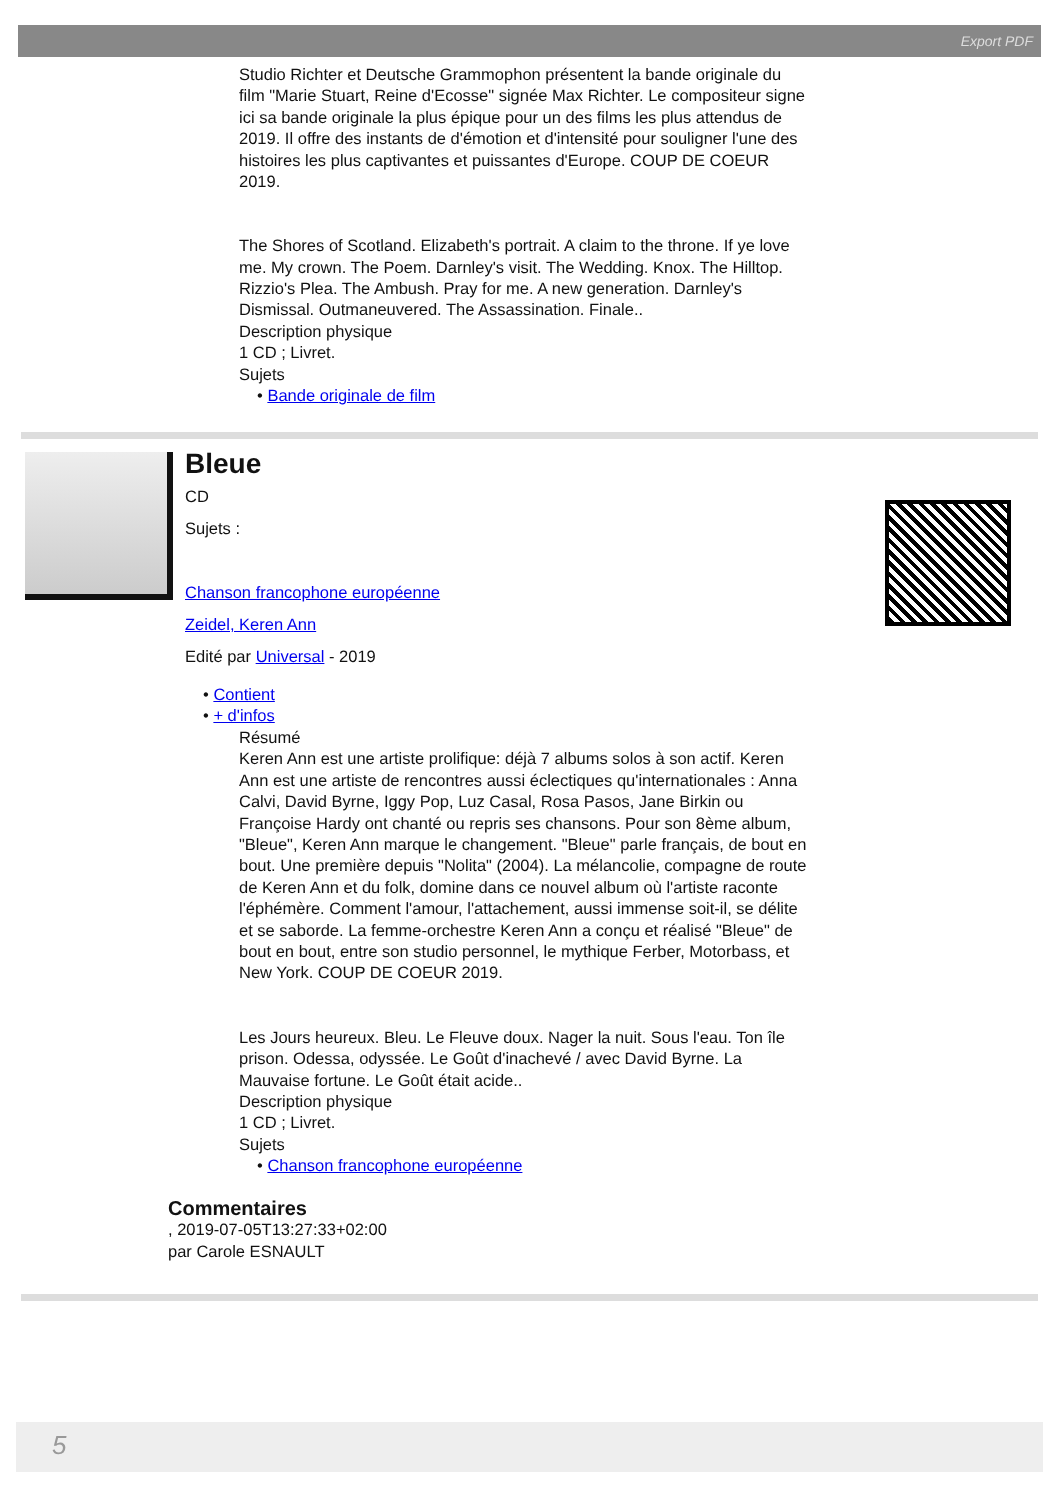Export PDF
Studio Richter et Deutsche Grammophon présentent la bande originale du film "Marie Stuart, Reine d'Ecosse" signée Max Richter. Le compositeur signe ici sa bande originale la plus épique pour un des films les plus attendus de 2019. Il offre des instants de d'émotion et d'intensité pour souligner l'une des histoires les plus captivantes et puissantes d'Europe. COUP DE COEUR 2019.
The Shores of Scotland. Elizabeth's portrait. A claim to the throne. If ye love me. My crown. The Poem. Darnley's visit. The Wedding. Knox. The Hilltop. Rizzio's Plea. The Ambush. Pray for me. A new generation. Darnley's Dismissal. Outmaneuvered. The Assassination. Finale..
Description physique
1 CD ; Livret.
Sujets
• Bande originale de film
Bleue
CD
Sujets :
Chanson francophone européenne
Zeidel, Keren Ann
Edité par Universal - 2019
• Contient
• + d'infos
Résumé
Keren Ann est une artiste prolifique: déjà 7 albums solos à son actif. Keren Ann est une artiste de rencontres aussi éclectiques qu'internationales : Anna Calvi, David Byrne, Iggy Pop, Luz Casal, Rosa Pasos, Jane Birkin ou Françoise Hardy ont chanté ou repris ses chansons. Pour son 8ème album, "Bleue", Keren Ann marque le changement. "Bleue" parle français, de bout en bout. Une première depuis "Nolita" (2004). La mélancolie, compagne de route de Keren Ann et du folk, domine dans ce nouvel album où l'artiste raconte l'éphémère. Comment l'amour, l'attachement, aussi immense soit-il, se délite et se saborde. La femme-orchestre Keren Ann a conçu et réalisé "Bleue" de bout en bout, entre son studio personnel, le mythique Ferber, Motorbass, et New York. COUP DE COEUR 2019.
Les Jours heureux. Bleu. Le Fleuve doux. Nager la nuit. Sous l'eau. Ton île prison. Odessa, odyssée. Le Goût d'inachevé / avec David Byrne. La Mauvaise fortune. Le Goût était acide..
Description physique
1 CD ; Livret.
Sujets
• Chanson francophone européenne
Commentaires
, 2019-07-05T13:27:33+02:00
par Carole ESNAULT
5